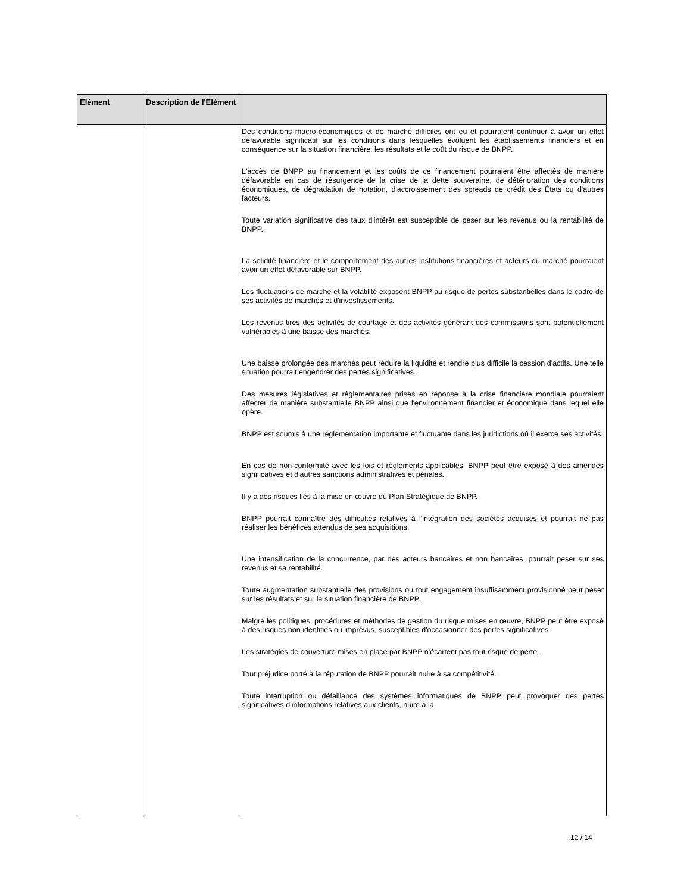| Elément | Description de l'Elément | |
| --- | --- | --- |
| | | Des conditions macro-économiques et de marché difficiles ont eu et pourraient continuer à avoir un effet défavorable significatif sur les conditions dans lesquelles évoluent les établissements financiers et en conséquence sur la situation financière, les résultats et le coût du risque de BNPP. L'accès de BNPP au financement et les coûts de ce financement pourraient être affectés de manière défavorable en cas de résurgence de la crise de la dette souveraine, de détérioration des conditions économiques, de dégradation de notation, d'accroissement des spreads de crédit des États ou d'autres facteurs. Toute variation significative des taux d'intérêt est susceptible de peser sur les revenus ou la rentabilité de BNPP. La solidité financière et le comportement des autres institutions financières et acteurs du marché pourraient avoir un effet défavorable sur BNPP. Les fluctuations de marché et la volatilité exposent BNPP au risque de pertes substantielles dans le cadre de ses activités de marchés et d'investissements. Les revenus tirés des activités de courtage et des activités générant des commissions sont potentiellement vulnérables à une baisse des marchés. Une baisse prolongée des marchés peut réduire la liquidité et rendre plus difficile la cession d'actifs. Une telle situation pourrait engendrer des pertes significatives. Des mesures législatives et réglementaires prises en réponse à la crise financière mondiale pourraient affecter de manière substantielle BNPP ainsi que l'environnement financier et économique dans lequel elle opère. BNPP est soumis à une réglementation importante et fluctuante dans les juridictions où il exerce ses activités. En cas de non-conformité avec les lois et règlements applicables, BNPP peut être exposé à des amendes significatives et d'autres sanctions administratives et pénales. Il y a des risques liés à la mise en œuvre du Plan Stratégique de BNPP. BNPP pourrait connaître des difficultés relatives à l'intégration des sociétés acquises et pourrait ne pas réaliser les bénéfices attendus de ses acquisitions. Une intensification de la concurrence, par des acteurs bancaires et non bancaires, pourrait peser sur ses revenus et sa rentabilité. Toute augmentation substantielle des provisions ou tout engagement insuffisamment provisionné peut peser sur les résultats et sur la situation financière de BNPP. Malgré les politiques, procédures et méthodes de gestion du risque mises en œuvre, BNPP peut être exposé à des risques non identifiés ou imprévus, susceptibles d'occasionner des pertes significatives. Les stratégies de couverture mises en place par BNPP n'écartent pas tout risque de perte. Tout préjudice porté à la réputation de BNPP pourrait nuire à sa compétitivité. Toute interruption ou défaillance des systèmes informatiques de BNPP peut provoquer des pertes significatives d'informations relatives aux clients, nuire à la |
12 / 14